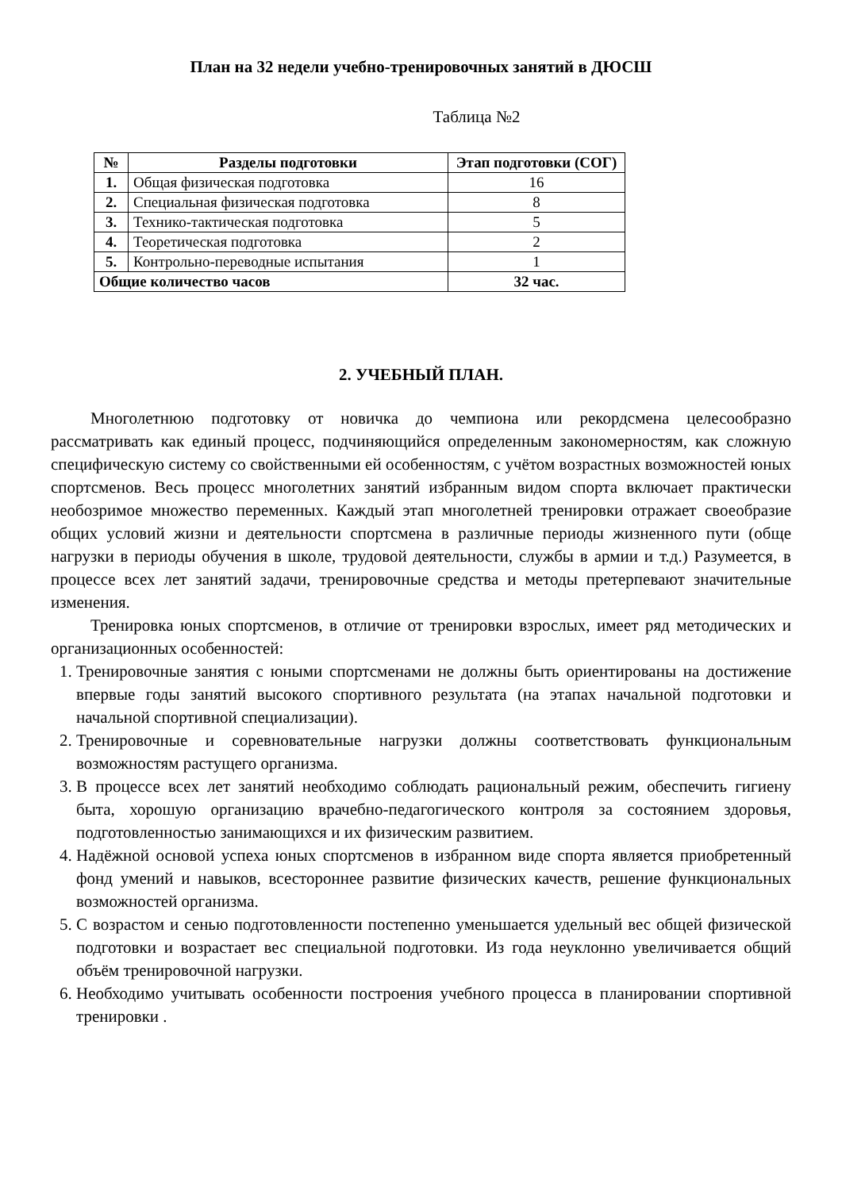План на 32 недели учебно-тренировочных занятий в ДЮСШ
Таблица №2
| № | Разделы подготовки | Этап подготовки (СОГ) |
| --- | --- | --- |
| 1. | Общая физическая подготовка | 16 |
| 2. | Специальная физическая подготовка | 8 |
| 3. | Технико-тактическая подготовка | 5 |
| 4. | Теоретическая подготовка | 2 |
| 5. | Контрольно-переводные испытания | 1 |
| Общие количество часов | | 32 час. |
2. УЧЕБНЫЙ ПЛАН.
Многолетнюю подготовку от новичка до чемпиона или рекордсмена целесообразно рассматривать как единый процесс, подчиняющийся определенным закономерностям, как сложную специфическую систему со свойственными ей особенностям, с учётом возрастных возможностей юных спортсменов. Весь процесс многолетних занятий избранным видом спорта включает практически необозримое множество переменных. Каждый этап многолетней тренировки отражает своеобразие общих условий жизни и деятельности спортсмена в различные периоды жизненного пути (обще нагрузки в периоды обучения в школе, трудовой деятельности, службы в армии и т.д.) Разумеется, в процессе всех лет занятий задачи, тренировочные средства и методы претерпевают значительные изменения.
Тренировка юных спортсменов, в отличие от тренировки взрослых, имеет ряд методических и организационных особенностей:
1. Тренировочные занятия с юными спортсменами не должны быть ориентированы на достижение впервые годы занятий высокого спортивного результата (на этапах начальной подготовки и начальной спортивной специализации).
2. Тренировочные и соревновательные нагрузки должны соответствовать функциональным возможностям растущего организма.
3. В процессе всех лет занятий необходимо соблюдать рациональный режим, обеспечить гигиену быта, хорошую организацию врачебно-педагогического контроля за состоянием здоровья, подготовленностью занимающихся и их физическим развитием.
4. Надёжной основой успеха юных спортсменов в избранном виде спорта является приобретенный фонд умений и навыков, всестороннее развитие физических качеств, решение функциональных возможностей организма.
5. С возрастом и сенью подготовленности постепенно уменьшается удельный вес общей физической подготовки и возрастает вес специальной подготовки. Из года неуклонно увеличивается общий объём тренировочной нагрузки.
6. Необходимо учитывать особенности построения учебного процесса в планировании спортивной тренировки .